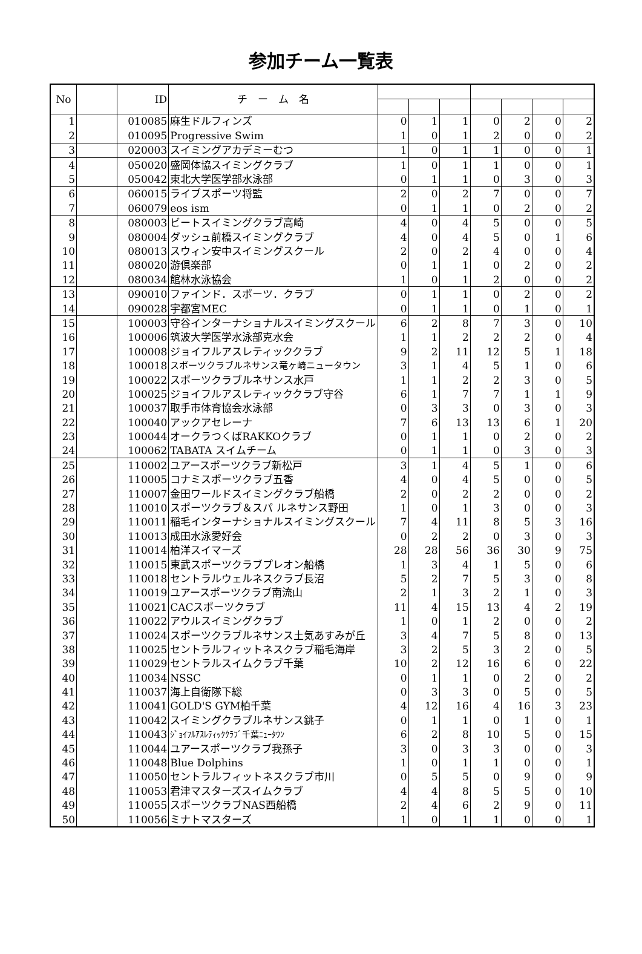参加チーム一覧表
| No | | ID | チ ー ム 名 | | | | | | | |
| --- | --- | --- | --- | --- | --- | --- | --- | --- | --- | --- |
| 1 | | 010085 | 麻生ドルフィンズ | 0 | 1 | 1 | 0 | 2 | 0 | 2 |
| 2 | | 010095 | Progressive Swim | 1 | 0 | 1 | 2 | 0 | 0 | 2 |
| 3 | | 020003 | スイミングアカデミーむつ | 1 | 0 | 1 | 1 | 0 | 0 | 1 |
| 4 | | 050020 | 盛岡体協スイミングクラブ | 1 | 0 | 1 | 1 | 0 | 0 | 1 |
| 5 | | 050042 | 東北大学医学部水泳部 | 0 | 1 | 1 | 0 | 3 | 0 | 3 |
| 6 | | 060015 | ライブスポーツ将監 | 2 | 0 | 2 | 7 | 0 | 0 | 7 |
| 7 | | 060079 | eos ism | 0 | 1 | 1 | 0 | 2 | 0 | 2 |
| 8 | | 080003 | ビートスイミングクラブ高崎 | 4 | 0 | 4 | 5 | 0 | 0 | 5 |
| 9 | | 080004 | ダッシュ前橋スイミングクラブ | 4 | 0 | 4 | 5 | 0 | 1 | 6 |
| 10 | | 080013 | スウィン安中スイミングスクール | 2 | 0 | 2 | 4 | 0 | 0 | 4 |
| 11 | | 080020 | 游倶楽部 | 0 | 1 | 1 | 0 | 2 | 0 | 2 |
| 12 | | 080034 | 館林水泳協会 | 1 | 0 | 1 | 2 | 0 | 0 | 2 |
| 13 | | 090010 | ファインド．スポーツ．クラブ | 0 | 1 | 1 | 0 | 2 | 0 | 2 |
| 14 | | 090028 | 宇都宮MEC | 0 | 1 | 1 | 0 | 1 | 0 | 1 |
| 15 | | 100003 | 守谷インターナショナルスイミングスクール | 6 | 2 | 8 | 7 | 3 | 0 | 10 |
| 16 | | 100006 | 筑波大学医学水泳部克水会 | 1 | 1 | 2 | 2 | 2 | 0 | 4 |
| 17 | | 100008 | ジョイフルアスレティッククラブ | 9 | 2 | 11 | 12 | 5 | 1 | 18 |
| 18 | | 100018 | スポーツクラブルネサンス竜ヶ崎ニュータウン | 3 | 1 | 4 | 5 | 1 | 0 | 6 |
| 19 | | 100022 | スポーツクラブルネサンス水戸 | 1 | 1 | 2 | 2 | 3 | 0 | 5 |
| 20 | | 100025 | ジョイフルアスレティッククラブ守谷 | 6 | 1 | 7 | 7 | 1 | 1 | 9 |
| 21 | | 100037 | 取手市体育協会水泳部 | 0 | 3 | 3 | 0 | 3 | 0 | 3 |
| 22 | | 100040 | アックアセレーナ | 7 | 6 | 13 | 13 | 6 | 1 | 20 |
| 23 | | 100044 | オークラつくばRAKKOクラブ | 0 | 1 | 1 | 0 | 2 | 0 | 2 |
| 24 | | 100062 | TABATA スイムチーム | 0 | 1 | 1 | 0 | 3 | 0 | 3 |
| 25 | | 110002 | ユアースポーツクラブ新松戸 | 3 | 1 | 4 | 5 | 1 | 0 | 6 |
| 26 | | 110005 | コナミスポーツクラブ五香 | 4 | 0 | 4 | 5 | 0 | 0 | 5 |
| 27 | | 110007 | 金田ワールドスイミングクラブ船橋 | 2 | 0 | 2 | 2 | 0 | 0 | 2 |
| 28 | | 110010 | スポーツクラブ＆スパ ルネサンス野田 | 1 | 0 | 1 | 3 | 0 | 0 | 3 |
| 29 | | 110011 | 稲毛インターナショナルスイミングスクール | 7 | 4 | 11 | 8 | 5 | 3 | 16 |
| 30 | | 110013 | 成田水泳愛好会 | 0 | 2 | 2 | 0 | 3 | 0 | 3 |
| 31 | | 110014 | 柏洋スイマーズ | 28 | 28 | 56 | 36 | 30 | 9 | 75 |
| 32 | | 110015 | 東武スポーツクラブプレオン船橋 | 1 | 3 | 4 | 1 | 5 | 0 | 6 |
| 33 | | 110018 | セントラルウェルネスクラブ長沼 | 5 | 2 | 7 | 5 | 3 | 0 | 8 |
| 34 | | 110019 | ユアースポーツクラブ南流山 | 2 | 1 | 3 | 2 | 1 | 0 | 3 |
| 35 | | 110021 | CACスポーツクラブ | 11 | 4 | 15 | 13 | 4 | 2 | 19 |
| 36 | | 110022 | アウルスイミングクラブ | 1 | 0 | 1 | 2 | 0 | 0 | 2 |
| 37 | | 110024 | スポーツクラブルネサンス土気あすみが丘 | 3 | 4 | 7 | 5 | 8 | 0 | 13 |
| 38 | | 110025 | セントラルフィットネスクラブ稲毛海岸 | 3 | 2 | 5 | 3 | 2 | 0 | 5 |
| 39 | | 110029 | セントラルスイムクラブ千葉 | 10 | 2 | 12 | 16 | 6 | 0 | 22 |
| 40 | | 110034 | NSSC | 0 | 1 | 1 | 0 | 2 | 0 | 2 |
| 41 | | 110037 | 海上自衛隊下総 | 0 | 3 | 3 | 0 | 5 | 0 | 5 |
| 42 | | 110041 | GOLD'S GYM柏千葉 | 4 | 12 | 16 | 4 | 16 | 3 | 23 |
| 43 | | 110042 | スイミングクラブルネサンス銚子 | 0 | 1 | 1 | 0 | 1 | 0 | 1 |
| 44 | | 110043 | ｼﾞｮｲﾌﾙｱｽﾚﾃｨｯｸｸﾗﾌﾞ千葉ﾆｭｰﾀｳﾝ | 6 | 2 | 8 | 10 | 5 | 0 | 15 |
| 45 | | 110044 | ユアースポーツクラブ我孫子 | 3 | 0 | 3 | 3 | 0 | 0 | 3 |
| 46 | | 110048 | Blue Dolphins | 1 | 0 | 1 | 1 | 0 | 0 | 1 |
| 47 | | 110050 | セントラルフィットネスクラブ市川 | 0 | 5 | 5 | 0 | 9 | 0 | 9 |
| 48 | | 110053 | 君津マスターズスイムクラブ | 4 | 4 | 8 | 5 | 5 | 0 | 10 |
| 49 | | 110055 | スポーツクラブNAS西船橋 | 2 | 4 | 6 | 2 | 9 | 0 | 11 |
| 50 | | 110056 | ミナトマスターズ | 1 | 0 | 1 | 1 | 0 | 0 | 1 |